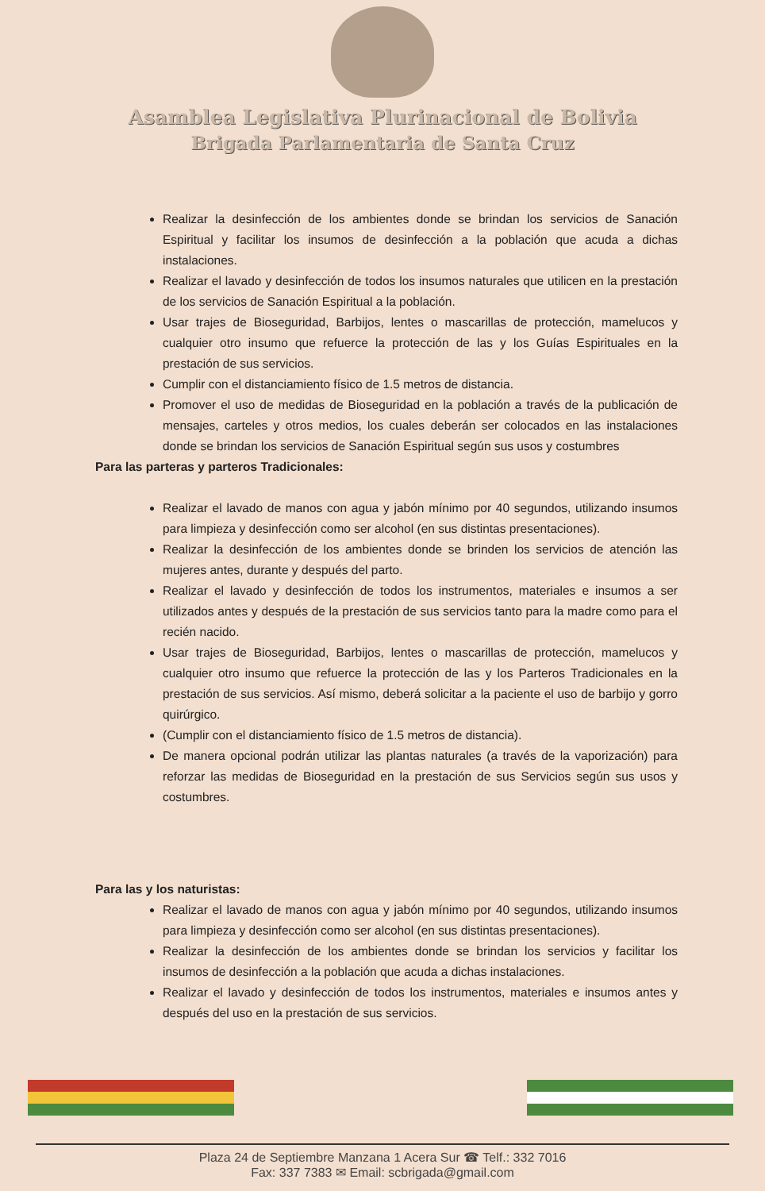Asamblea Legislativa Plurinacional de Bolivia
Brigada Parlamentaria de Santa Cruz
Realizar la desinfección de los ambientes donde se brindan los servicios de Sanación Espiritual y facilitar los insumos de desinfección a la población que acuda a dichas instalaciones.
Realizar el lavado y desinfección de todos los insumos naturales que utilicen en la prestación de los servicios de Sanación Espiritual a la población.
Usar trajes de Bioseguridad, Barbijos, lentes o mascarillas de protección, mamelucos y cualquier otro insumo que refuerce la protección de las y los Guías Espirituales en la prestación de sus servicios.
Cumplir con el distanciamiento físico de 1.5 metros de distancia.
Promover el uso de medidas de Bioseguridad en la población a través de la publicación de mensajes, carteles y otros medios, los cuales deberán ser colocados en las instalaciones donde se brindan los servicios de Sanación Espiritual según sus usos y costumbres
Para las parteras y parteros Tradicionales:
Realizar el lavado de manos con agua y jabón mínimo por 40 segundos, utilizando insumos para limpieza y desinfección como ser alcohol (en sus distintas presentaciones).
Realizar la desinfección de los ambientes donde se brinden los servicios de atención las mujeres antes, durante y después del parto.
Realizar el lavado y desinfección de todos los instrumentos, materiales e insumos a ser utilizados antes y después de la prestación de sus servicios tanto para la madre como para el recién nacido.
Usar trajes de Bioseguridad, Barbijos, lentes o mascarillas de protección, mamelucos y cualquier otro insumo que refuerce la protección de las y los Parteros Tradicionales en la prestación de sus servicios. Así mismo, deberá solicitar a la paciente el uso de barbijo y gorro quirúrgico.
(Cumplir con el distanciamiento físico de 1.5 metros de distancia).
De manera opcional podrán utilizar las plantas naturales (a través de la vaporización) para reforzar las medidas de Bioseguridad en la prestación de sus Servicios según sus usos y costumbres.
Para las y los naturistas:
Realizar el lavado de manos con agua y jabón mínimo por 40 segundos, utilizando insumos para limpieza y desinfección como ser alcohol (en sus distintas presentaciones).
Realizar la desinfección de los ambientes donde se brindan los servicios y facilitar los insumos de desinfección a la población que acuda a dichas instalaciones.
Realizar el lavado y desinfección de todos los instrumentos, materiales e insumos antes y después del uso en la prestación de sus servicios.
Plaza 24 de Septiembre Manzana 1 Acera Sur ☎ Telf.: 332 7016
Fax: 337 7383 ✉ Email: scbrigada@gmail.com